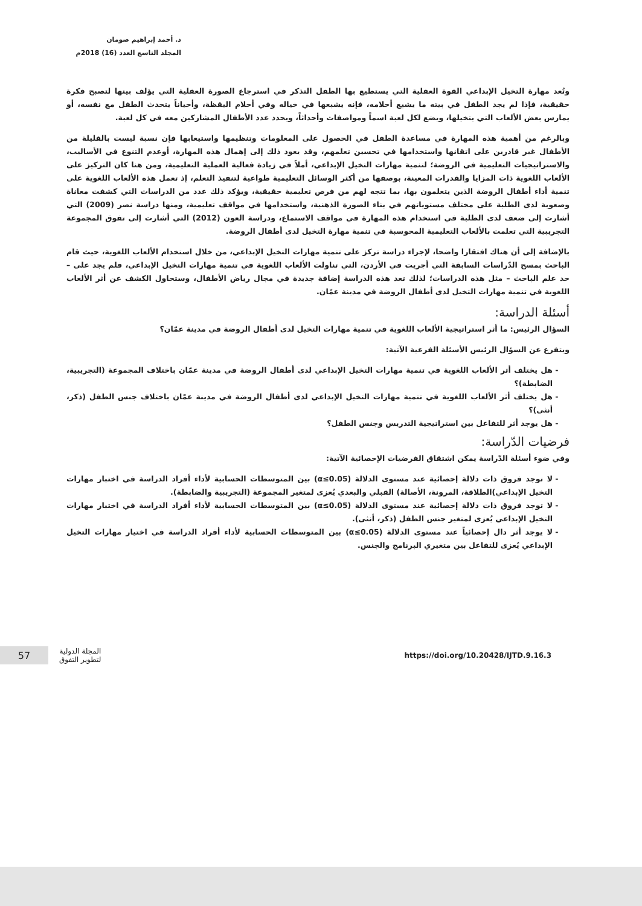د. أحمد إبراهيم صومان
المجلد التاسع العدد (16) 2018م
وتُعد مهارة التخيل الإبداعي القوة العقلية التي يستطيع بها الطفل التذكر في استرجاع الصورة العقلية التي يؤلف بينها لتصبح فكرة حقيقية، فإذا لم يجد الطفل في بيته ما يشبع أحلامه، فإنه يشبعها في خياله وفي أحلام اليقظة، وأحياناً يتحدث الطفل مع نفسه، أو يمارس بعض الألعاب التي يتخيلها، ويضع لكل لعبة اسماً ومواصفات وأحداثاً، ويحدد عدد الأطفال المشاركين معه في كل لعبة.
وبالرغم من أهمية هذه المهارة في مساعدة الطفل في الحصول على المعلومات وتنظيمها واستيعابها فإن نسبة ليست بالقليلة من الأطفال غير قادرين على اتقانها واستخدامها في تحسين تعلمهم، وقد يعود ذلك إلى إهمال هذه المهارة، أوعدم التنوع في الأساليب، والاستراتيجيات التعليمية في الروضة؛ لتنمية مهارات التخيل الإبداعي، أملاً في زيادة فعالية العملية التعليمية، ومن هنا كان التركيز على الألعاب اللغوية ذات المزايا والقدرات المعينة، بوصفها من أكثر الوسائل التعليمية طواعية لتنفيذ التعلم، إذ تعمل هذه الألعاب اللغوية على تنمية أداء أطفال الروضة الذين يتعلمون بها، بما تتجه لهم من فرص تعليمية حقيقية، ويؤكد ذلك عدد من الدراسات التي كشفت معاناة وصعوبة لدى الطلبة على مختلف مستوياتهم في بناء الصورة الذهنية، واستخدامها في مواقف تعليمية، ومنها دراسة نصر (2009) التي أشارت إلى ضعف لدى الطلبة في استخدام هذه المهارة في مواقف الاستماع، ودراسة العون (2012) التي أشارت إلى تفوق المجموعة التجريبية التي تعلمت بالألعاب التعليمية المحوسبة في تنمية مهارة التخيل لدى أطفال الروضة.
بالإضافة إلى أن هناك افتقارا واضحا، لإجراء دراسة تركز على تنمية مهارات التخيل الإبداعي، من خلال استخدام الألعاب اللغوية، حيث قام الباحث بمسح الدّراسات السابقة التي أجريت في الأردن، التي تناولت الألعاب اللغوية في تنمية مهارات التخيل الإبداعي، فلم يجد على – حد علم الباحث – مثل هذه الدراسات؛ لذلك تعد هذه الدراسة إضافة جديدة في مجال رياض الأطفال، وستحاول الكشف عن أثر الألعاب اللغوية في تنمية مهارات التخيل لدى أطفال الروضة في مدينة عمّان.
أسئلة الدراسة:
السؤال الرئيس: ما أثر استراتيجية الألعاب اللغوية في تنمية مهارات التخيل لدى أطفال الروضة في مدينة عمّان؟
ويتفرع عن السؤال الرئيس الأسئلة الفرعية الآتية:
هل يختلف أثر الألعاب اللغوية في تنمية مهارات التخيل الإبداعي لدى أطفال الروضة في مدينة عمّان باختلاف المجموعة (التجريبية، الضابطة)؟
هل يختلف أثر الألعاب اللغوية في تنمية مهارات التخيل الإبداعي لدى أطفال الروضة في مدينة عمّان باختلاف جنس الطفل (ذكر، أنثى)؟
هل يوجد أثر للتفاعل بين استراتيجية التدريس وجنس الطفل؟
فرضيات الدّراسة:
وفي ضوء أسئلة الدّراسة يمكن اشتقاق الفرضيات الإحصائية الآتية:
لا توجد فروق ذات دلالة إحصائية عند مستوى الدلالة (α≤0.05) بين المتوسطات الحسابية لأداء أفراد الدراسة في اختبار مهارات التخيل الإبداعي)الطلاقة، المرونة، الأصالة) القبلي والبعدي يُعزى لمتغير المجموعة (التجريبية والضابطة).
لا توجد فروق ذات دلالة إحصائية عند مستوى الدلالة (α≤0.05) بين المتوسطات الحسابية لأداء أفراد الدراسة في اختبار مهارات التخيل الإبداعي يُعزى لمتغير جنس الطفل (ذكر، أنثى).
لا يوجد أثر دال إحصائياً عند مستوى الدلالة (α≤0.05) بين المتوسطات الحسابية لأداء أفراد الدراسة في اختيار مهارات التخيل الإبداعي يُعزى للتفاعل بين متغيري البرنامج والجنس.
57
المجلة الدولية
لتطوير التفوق
https://doi.org/10.20428/IJTD.9.16.3